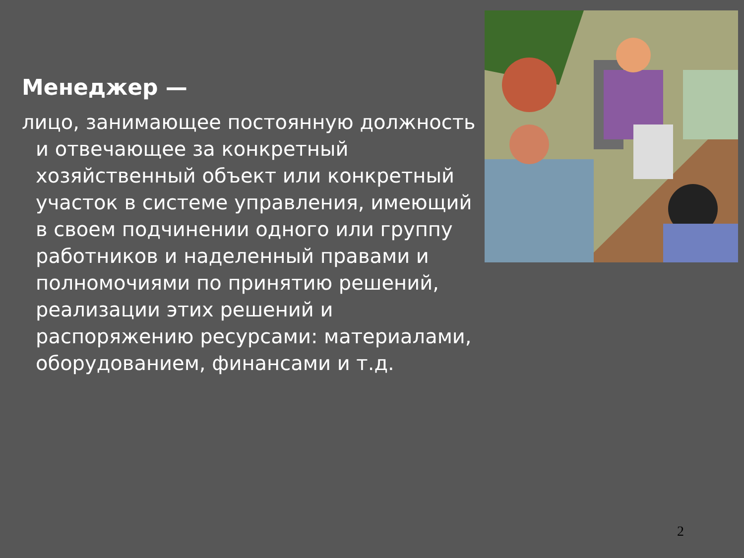Менеджер —
лицо, занимающее постоянную должность и отвечающее за конкретный хозяйственный объект или конкретный участок в системе управления, имеющий в своем подчинении одного или группу работников и наделенный правами и полномочиями по принятию решений, реализации этих решений и распоряжению ресурсами: материалами, оборудованием, финансами и т.д.
2